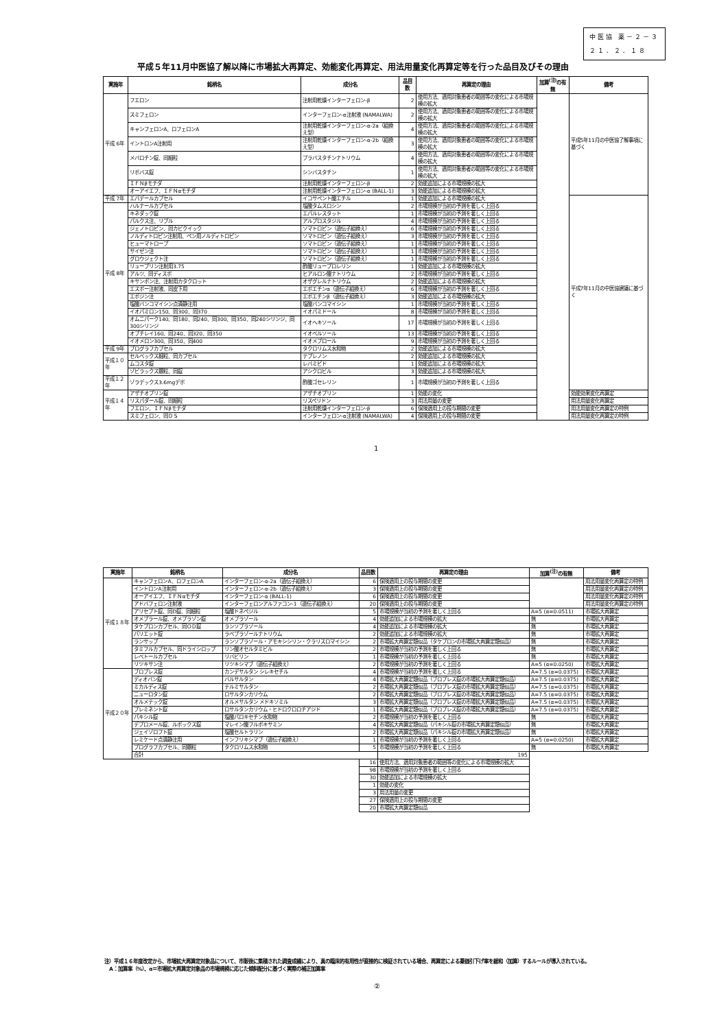中医協 薬－２－３
２１．２．１８
平成５年11月中医協了解以降に市場拡大再算定、効能変化再算定、用法用量変化再算定等を行った品目及びその理由
| 実施年 | 銘柄名 | 成分名 | 品目数 | 再算定の理由 | 加算<sup>(注)</sup>の有無 | 備考 |
| --- | --- | --- | --- | --- | --- | --- |
| 平成 6年 | フエロン | 注射用乾燥インターフェロン-β | 2 | 使用方法、適用対象患者の範囲等の変化による市場規模の拡大 | | 平成5年11月の中医協了解事項に基づく |
| | スミフェロン | インターフェロン-α注射液 (NAMALWA) | 2 | 使用方法、適用対象患者の範囲等の変化による市場規模の拡大 | | |
| | キャンフェロンA、ロフェロンA | 注射用乾燥インターフェロン-α-2a（組換え型） | 4 | 使用方法、適用対象患者の範囲等の変化による市場規模の拡大 | | |
| | イントロンA注射用 | 注射用乾燥インターフェロン-α-2b（組換え型） | 3 | 使用方法、適用対象患者の範囲等の変化による市場規模の拡大 | | |
| | メバロチン錠、同細粒 | プラバスタチンナトリウム | 4 | 使用方法、適用対象患者の範囲等の変化による市場規模の拡大 | | |
| | リポバス錠 | シンバスタチン | 1 | 使用方法、適用対象患者の範囲等の変化による市場規模の拡大 | | |
| | ＩＦＮβモチダ | 注射用乾燥インターフェロン-β | 2 | 効能追加による市場規模の拡大 | | |
| | オーアイエフ、ＩＦＮαモチダ | 注射用乾燥インターフェロン-α (BALL-1) | 3 | 効能追加による市場規模の拡大 | | |
| 平成 7年 | エパデールカプセル | イコサペント酸エチル | 1 | 効能追加による市場規模の拡大 | | 平成7年11月の中医協建議に基づく |
| 平成 8年 | ハルナールカプセル | 塩酸タムスロシン | 2 | 市場規模が当初の予測を著しく上回る | | |
| | キネダック錠 | エパルレスタット | 1 | 市場規模が当初の予測を著しく上回る | | |
| | パルクス注、リプル | アルプロスタジル | 4 | 市場規模が当初の予測を著しく上回る | | |
| | ジェノトロピン、同カビクイック | ソマトロピン（遺伝子組換え） | 6 | 市場規模が当初の予測を著しく上回る | | |
| | ノルディトロピン注射用、ペン用ノルディトロピン | ソマトロピン（遺伝子組換え） | 3 | 市場規模が当初の予測を著しく上回る | | |
| | ヒューマトロープ | ソマトロピン（遺伝子組換え） | 1 | 市場規模が当初の予測を著しく上回る | | |
| | サイゼン注 | ソマトロピン（遺伝子組換え） | 1 | 市場規模が当初の予測を著しく上回る | | |
| | グロウジェクト注 | ソマトロピン（遺伝子組換え） | 1 | 市場規模が当初の予測を著しく上回る | | |
| | リュープリン注射用3.75 | 酢酸リュープロレリン | 1 | 効能追加による市場規模の拡大 | | |
| | アルツ、同ディスポ | ヒアルロン酸ナトリウム | 2 | 市場規模が当初の予測を著しく上回る | | |
| | キサンボン注、注射用カタクロット | オザグレルナトリウム | 2 | 効能追加による市場規模の拡大 | | |
| | エスポー注射液、同皮下用 | エポエチンα（遺伝子組換え） | 6 | 市場規模が当初の予測を著しく上回る | | |
| | エポジン注 | エポエチンβ（遺伝子組換え） | 3 | 効能追加による市場規模の拡大 | | |
| | 塩酸バンコマイシン点滴静注用 | 塩酸バンコマイシン | 1 | 市場規模が当初の予測を著しく上回る | | |
| | イオパミロン150、同300、同370 | イオパミドール | 8 | 市場規模が当初の予測を著しく上回る | | |
| | オムニパーク140、同180、同240、同300、同350、同240シリンジ、同300シリンジ | イオヘキソール | 17 | 市場規模が当初の予測を著しく上回る | | |
| | オプチレイ160、同240、同320、同350 | イオベルソール | 13 | 市場規模が当初の予測を著しく上回る | | |
| | イオメロン300、同350、同400 | イオメプロール | 9 | 市場規模が当初の予測を著しく上回る | | |
| 平成 9年 | プログラフカプセル | タクロリムス水和物 | 2 | 効能追加による市場規模の拡大 | | |
| 平成１０年 | セルベックス細粒、同カプセル | テプレノン | 2 | 効能追加による市場規模の拡大 | | |
| | ムコスタ錠 | レバミピド | 1 | 効能追加による市場規模の拡大 | | |
| | ゾビラックス顆粒、同錠 | アシクロビル | 3 | 効能追加による市場規模の拡大 | | |
| 平成１２年 | ゾラデックス3.6mgデポ | 酢酸ゴセレリン | 1 | 市場規模が当初の予測を著しく上回る | | |
| 平成１４年 | アザチオプリン錠 | アザチオプリン | 1 | 効能の変化 | | 効能効果変化再算定 |
| | リスパダール錠、同細粒 | リスペリドン | 3 | 用法用量の変更 | | 用法用量変化再算定 |
| | フエロン、ＩＦＮβモチダ | 注射用乾燥インターフェロン-β | 6 | 保険適用上の投与期間の変更 | | 用法用量変化再算定の特例 |
| | スミフェロン、同ＤＳ | インターフェロン-α注射液 (NAMALWA) | 4 | 保険適用上の投与期間の変更 | | 用法用量変化再算定の特例 |
1
| 実施年 | 銘柄名 | 成分名 | 品目数 | 再算定の理由 | 加算<sup>(注)</sup>の有無 | 備考 |
| --- | --- | --- | --- | --- | --- | --- |
| 平成１８年 | キャンフェロンA、ロフェロンA | インターフェロン-α-2a（遺伝子組換え） | 6 | 保険適用上の投与期間の変更 | | 用法用量変化再算定の特例 |
| | イントロンA注射用 | インターフェロン-α-2b（遺伝子組換え） | 3 | 保険適用上の投与期間の変更 | | 用法用量変化再算定の特例 |
| | オーアイエフ、ＩＦＮαモチダ | インターフェロン-α (BALL-1) | 6 | 保険適用上の投与期間の変更 | | 用法用量変化再算定の特例 |
| | アドバフェロン注射液 | インターフェロンアルファコン-1（遺伝子組換え） | 20 | 保険適用上の投与期間の変更 | | 用法用量変化再算定の特例 |
| | アリセプト錠、同D錠、同細粒 | 塩酸ドネペジル | 5 | 市場規模が当初の予測を著しく上回る | A=5 (α=0.0511) | 市場拡大再算定 |
| | オメプラール錠、オメプラゾン錠 | オメプラゾール | 4 | 効能追加による市場規模の拡大 | 無 | 市場拡大再算定 |
| | タケプロンカプセル、同ＯＤ錠 | ランソプラゾール | 4 | 効能追加による市場規模の拡大 | 無 | 市場拡大再算定 |
| | パリエット錠 | ラベプラゾールナトリウム | 2 | 効能追加による市場規模の拡大 | 無 | 市場拡大再算定 |
| | ランサップ | ランソプラゾール・アモキシシリン・クラリスロマイシン | 2 | 市場拡大再算定類似品（タケプロンの市場拡大再算定類似品） | 無 | 市場拡大再算定 |
| | タミフルカプセル、同ドライシロップ | リン酸オセルタミビル | 2 | 市場規模が当初の予測を著しく上回る | 無 | 市場拡大再算定 |
| | レベトールカプセル | リバビリン | 1 | 市場規模が当初の予測を著しく上回る | 無 | 市場拡大再算定 |
| | リツキサン注 | リツキシマブ（遺伝子組換え） | 2 | 市場規模が当初の予測を著しく上回る | A=5 (α=0.0250) | 市場拡大再算定 |
| 平成２０年 | ブロプレス錠 | カンデサルタン シレキセチル | 4 | 市場規模が当初の予測を著しく上回る | A=7.5 (α=0.0375) | 市場拡大再算定 |
| | ディオバン錠 | バルサルタン | 4 | 市場拡大再算定類似品（ブロプレス錠の市場拡大再算定類似品） | A=7.5 (α=0.0375) | 市場拡大再算定 |
| | ミカルディス錠 | テルミサルタン | 2 | 市場拡大再算定類似品（ブロプレス錠の市場拡大再算定類似品） | A=7.5 (α=0.0375) | 市場拡大再算定 |
| | ニューロタン錠 | ロサルタンカリウム | 2 | 市場拡大再算定類似品（ブロプレス錠の市場拡大再算定類似品） | A=7.5 (α=0.0375) | 市場拡大再算定 |
| | オルメテック錠 | オルメサルタン メドキソミル | 3 | 市場拡大再算定類似品（ブロプレス錠の市場拡大再算定類似品） | A=7.5 (α=0.0375) | 市場拡大再算定 |
| | プレミネント錠 | ロサルタンカリウム・ヒドロクロロチアジド | 1 | 市場拡大再算定類似品（ブロプレス錠の市場拡大再算定類似品） | A=7.5 (α=0.0375) | 市場拡大再算定 |
| | パキシル錠 | 塩酸パロキセチン水和物 | 2 | 市場規模が当初の予測を著しく上回る | 無 | 市場拡大再算定 |
| | デプロメール錠、ルボックス錠 | マレイン酸フルボキサミン | 4 | 市場拡大再算定類似品（パキシル錠の市場拡大再算定類似品） | 無 | 市場拡大再算定 |
| | ジェイゾロフト錠 | 塩酸セルトラリン | 2 | 市場拡大再算定類似品（パキシル錠の市場拡大再算定類似品） | 無 | 市場拡大再算定 |
| | レミケード点滴静注用 | インフリキシマブ（遺伝子組換え） | 1 | 市場規模が当初の予測を著しく上回る | A=5 (α=0.0250) | 市場拡大再算定 |
| | プログラフカプセル、同顆粒 | タクロリムス水和物 | 5 | 市場規模が当初の予測を著しく上回る | 無 | 市場拡大再算定 |
| | 合計 | | | 195 | | |
| | | | 16 | 使用方法、適用対象患者の範囲等の変化による市場規模の拡大 | | |
| | | | 98 | 市場規模が当初の予測を著しく上回る | | |
| | | | 30 | 効能追加による市場規模の拡大 | | |
| | | | 1 | 効能の変化 | | |
| | | | 3 | 用法用量の変更 | | |
| | | | 27 | 保険適用上の投与期間の変更 | | |
| | | | 20 | 市場拡大再算定類似品 | | |
注）平成１６年度改定から、市場拡大再算定対象品について、市販後に集積された調査成績により、真の臨床的有用性が直接的に検証されている場合、再算定による薬価引下げ率を緩和（加算）するルールが導入されている。
　A：加算率（%）、α＝市場拡大再算定対象品の市場規模に応じた傾斜配分に基づく実際の補正加算率
②